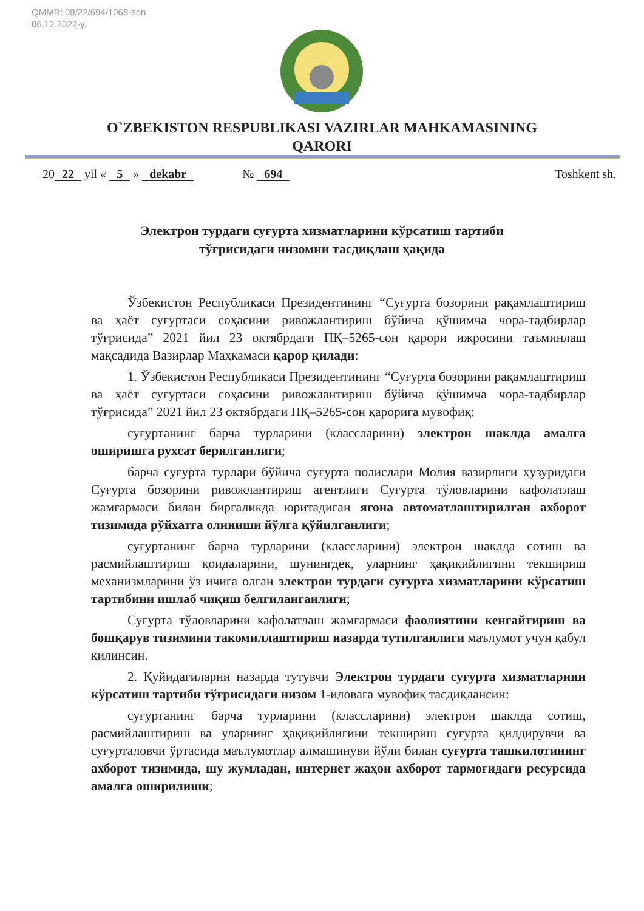QMMB: 09/22/694/1068-son
06.12.2022-y.
O`ZBEKISTON RESPUBLIKASI VAZIRLAR MAHKAMASINING
QARORI
20 22 yil « 5 » dekabr № 694 Toshkent sh.
Электрон турдаги суғурта хизматларини кўрсатиш тартиби
тўғрисидаги низомни тасдиқлаш ҳақида
Ўзбекистон Республикаси Президентининг “Суғурта бозорини рақамлаштириш ва ҳаёт суғуртаси соҳасини ривожлантириш бўйича қўшимча чора-тадбирлар тўғрисида” 2021 йил 23 октябрдаги ПҚ–5265-сон қарори ижросини таъминлаш мақсадида Вазирлар Маҳкамаси қарор қилади:
1. Ўзбекистон Республикаси Президентининг “Суғурта бозорини рақамлаштириш ва ҳаёт суғуртаси соҳасини ривожлантириш бўйича қўшимча чора-тадбирлар тўғрисида” 2021 йил 23 октябрдаги ПҚ–5265-сон қарорига мувофиқ:
суғуртанинг барча турларини (классларини) электрон шаклда амалга оширишга рухсат берилганлиги;
барча суғурта турлари бўйича суғурта полислари Молия вазирлиги ҳузуридаги Суғурта бозорини ривожлантириш агентлиги Суғурта тўловларини кафолатлаш жамғармаси билан биргаликда юритадиган ягона автоматлаштирилган ахборот тизимида рўйхатга олиниши йўлга қўйилганлиги;
суғуртанинг барча турларини (классларини) электрон шаклда сотиш ва расмийлаштириш қоидаларини, шунингдек, уларнинг ҳақиқийлигини текшириш механизмларини ўз ичига олган электрон турдаги суғурта хизматларини кўрсатиш тартибини ишлаб чиқиш белгиланганлиги;
Суғурта тўловларини кафолатлаш жамғармаси фаолиятини кенгайтириш ва бошқарув тизимини такомиллаштириш назарда тутилганлиги маълумот учун қабул қилинсин.
2. Қуйидагиларни назарда тутувчи Электрон турдаги суғурта хизматларини кўрсатиш тартиби тўғрисидаги низом 1-иловага мувофиқ тасдиқлансин:
суғуртанинг барча турларини (классларини) электрон шаклда сотиш, расмийлаштириш ва уларнинг ҳақиқийлигини текшириш суғурта қилдирувчи ва суғурталовчи ўртасида маълумотлар алмашинуви йўли билан суғурта ташкилотининг ахборот тизимида, шу жумладан, интернет жаҳон ахборот тармоғидаги ресурсида амалга оширилиши;